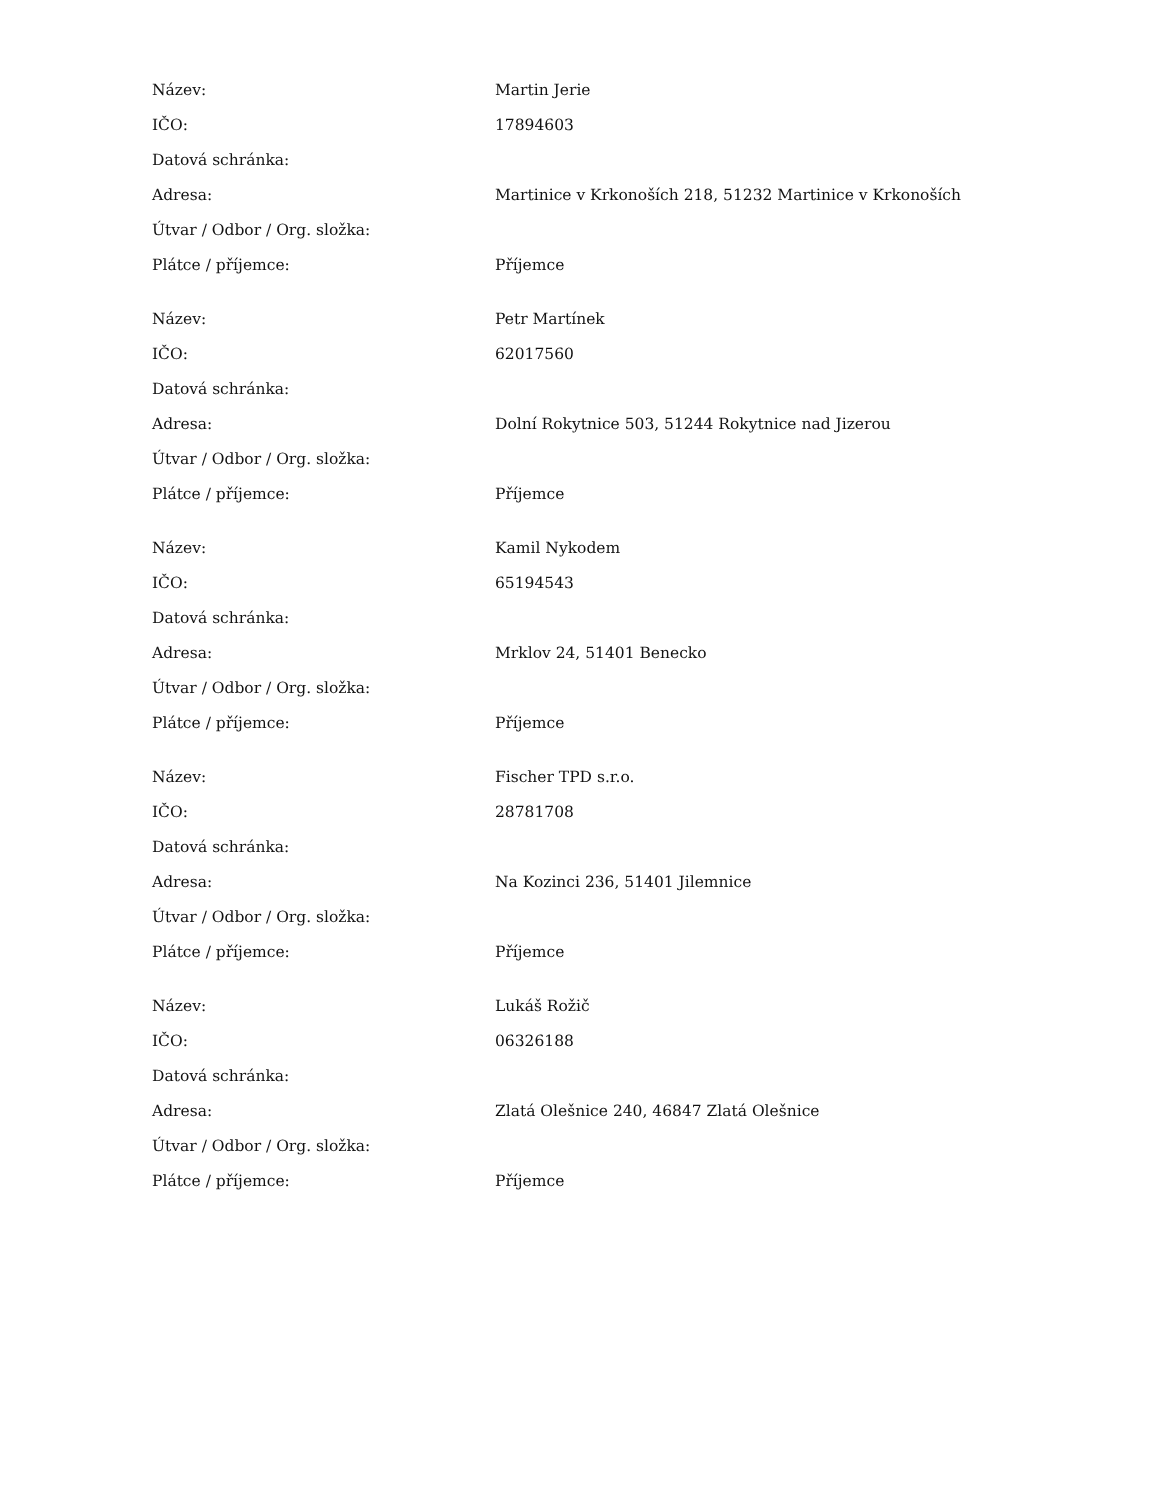| Název: | Martin Jerie |
| IČO: | 17894603 |
| Datová schránka: | |
| Adresa: | Martinice v Krkonoších 218, 51232 Martinice v Krkonoších |
| Útvar / Odbor / Org. složka: | |
| Plátce / příjemce: | Příjemce |
| Název: | Petr Martínek |
| IČO: | 62017560 |
| Datová schránka: | |
| Adresa: | Dolní Rokytnice 503, 51244 Rokytnice nad Jizerou |
| Útvar / Odbor / Org. složka: | |
| Plátce / příjemce: | Příjemce |
| Název: | Kamil Nykodem |
| IČO: | 65194543 |
| Datová schránka: | |
| Adresa: | Mrklov 24, 51401 Benecko |
| Útvar / Odbor / Org. složka: | |
| Plátce / příjemce: | Příjemce |
| Název: | Fischer TPD s.r.o. |
| IČO: | 28781708 |
| Datová schránka: | |
| Adresa: | Na Kozinci 236, 51401 Jilemnice |
| Útvar / Odbor / Org. složka: | |
| Plátce / příjemce: | Příjemce |
| Název: | Lukáš Rožič |
| IČO: | 06326188 |
| Datová schránka: | |
| Adresa: | Zlatá Olešnice 240, 46847 Zlatá Olešnice |
| Útvar / Odbor / Org. složka: | |
| Plátce / příjemce: | Příjemce |